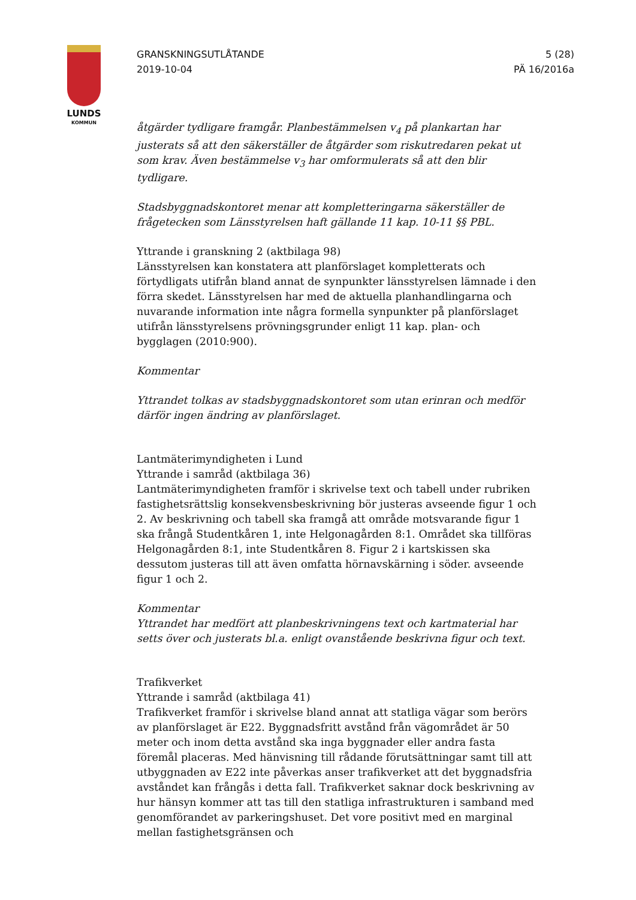LUNDS
KOMMUN
GRANSKNINGSUTLÅTANDE
2019-10-04
5 (28)
PÄ 16/2016a
åtgärder tydligare framgår. Planbestämmelsen v<sub>4</sub> på plankartan har justerats så att den säkerställer de åtgärder som riskutredaren pekat ut som krav. Även bestämmelse v<sub>3</sub> har omformulerats så att den blir tydligare.
Stadsbyggnadskontoret menar att kompletteringarna säkerställer de frågetecken som Länsstyrelsen haft gällande 11 kap. 10-11 §§ PBL.
Yttrande i granskning 2 (aktbilaga 98)
Länsstyrelsen kan konstatera att planförslaget kompletterats och förtydligats utifrån bland annat de synpunkter länsstyrelsen lämnade i den förra skedet. Länsstyrelsen har med de aktuella planhandlingarna och nuvarande information inte några formella synpunkter på planförslaget utifrån länsstyrelsens prövningsgrunder enligt 11 kap. plan- och bygglagen (2010:900).
Kommentar
Yttrandet tolkas av stadsbyggnadskontoret som utan erinran och medför därför ingen ändring av planförslaget.
Lantmäterimyndigheten i Lund
Yttrande i samråd (aktbilaga 36)
Lantmäterimyndigheten framför i skrivelse text och tabell under rubriken fastighetsrättslig konsekvensbeskrivning bör justeras avseende figur 1 och 2. Av beskrivning och tabell ska framgå att område motsvarande figur 1 ska frångå Studentkåren 1, inte Helgonagården 8:1. Området ska tillföras Helgonagården 8:1, inte Studentkåren 8. Figur 2 i kartskissen ska dessutom justeras till att även omfatta hörnavskärning i söder. avseende figur 1 och 2.
Kommentar
Yttrandet har medfört att planbeskrivningens text och kartmaterial har setts över och justerats bl.a. enligt ovanstående beskrivna figur och text.
Trafikverket
Yttrande i samråd (aktbilaga 41)
Trafikverket framför i skrivelse bland annat att statliga vägar som berörs av planförslaget är E22. Byggnadsfritt avstånd från vägområdet är 50 meter och inom detta avstånd ska inga byggnader eller andra fasta föremål placeras. Med hänvisning till rådande förutsättningar samt till att utbyggnaden av E22 inte påverkas anser trafikverket att det byggnadsfria avståndet kan frångås i detta fall. Trafikverket saknar dock beskrivning av hur hänsyn kommer att tas till den statliga infrastrukturen i samband med genomförandet av parkeringshuset. Det vore positivt med en marginal mellan fastighetsgränsen och